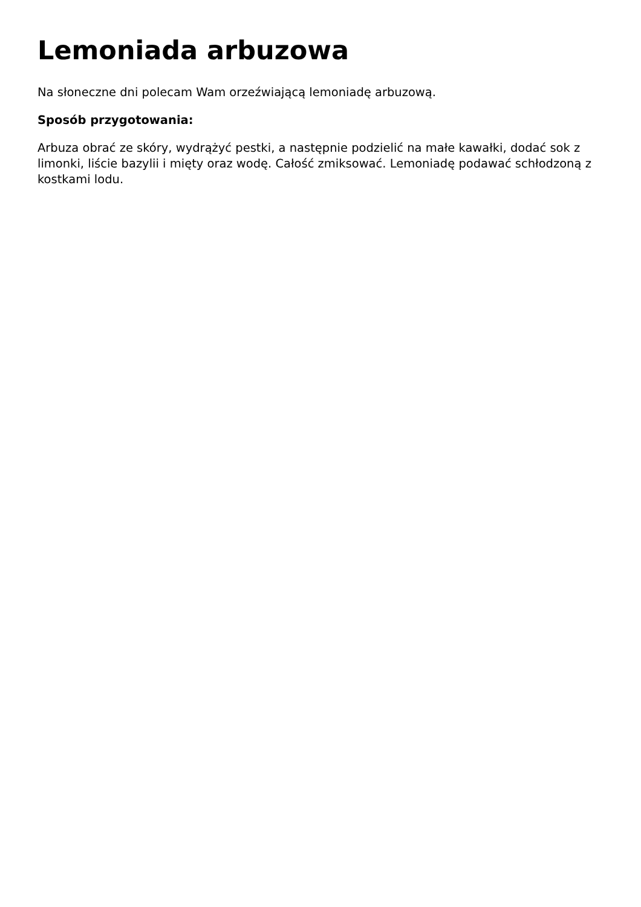Lemoniada arbuzowa
Na słoneczne dni polecam Wam orzeźwiającą lemoniadę arbuzową.
Sposób przygotowania:
Arbuza obrać ze skóry, wydrążyć pestki, a następnie podzielić na małe kawałki, dodać sok z limonki, liście bazylii i mięty oraz wodę. Całość zmiksować. Lemoniadę podawać schłodzoną z kostkami lodu.